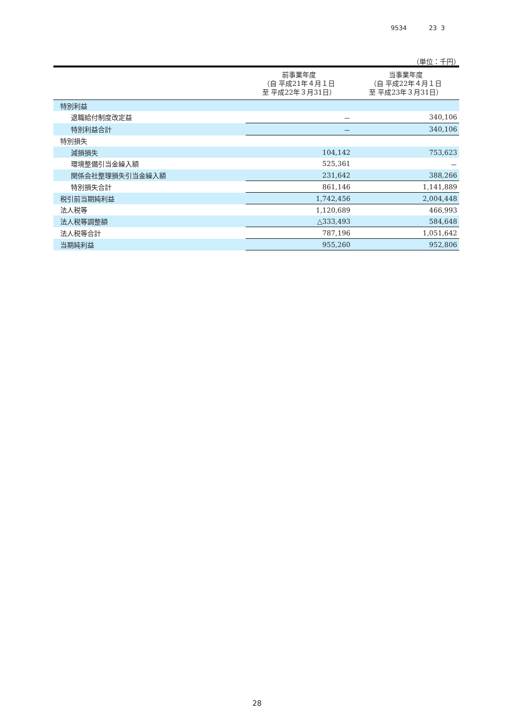9534 23 3
（単位：千円）
| | 前事業年度 （自 平成21年４月１日 至 平成22年３月31日） | 当事業年度 （自 平成22年４月１日 至 平成23年３月31日） |
| --- | --- | --- |
| 特別利益 | | |
| 退職給付制度改定益 | － | 340,106 |
| 特別利益合計 | － | 340,106 |
| 特別損失 | | |
| 減損損失 | 104,142 | 753,623 |
| 環境整備引当金繰入額 | 525,361 | － |
| 関係会社整理損失引当金繰入額 | 231,642 | 388,266 |
| 特別損失合計 | 861,146 | 1,141,889 |
| 税引前当期純利益 | 1,742,456 | 2,004,448 |
| 法人税等 | 1,120,689 | 466,993 |
| 法人税等調整額 | △333,493 | 584,648 |
| 法人税等合計 | 787,196 | 1,051,642 |
| 当期純利益 | 955,260 | 952,806 |
28